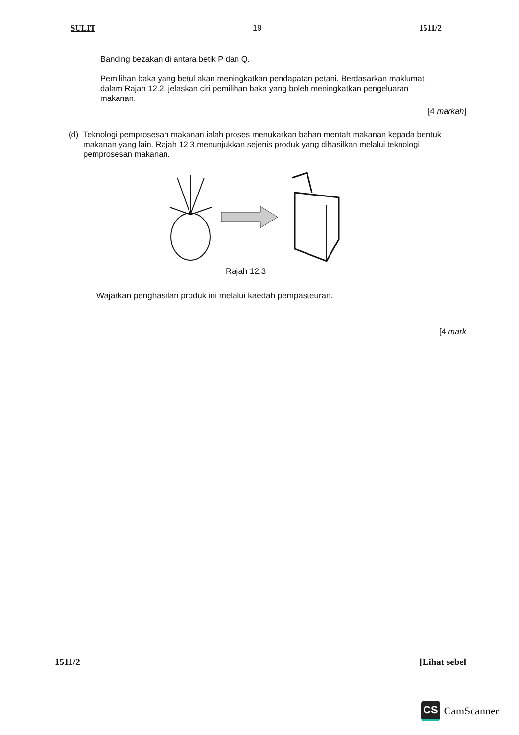SULIT 19 1511/2
Banding bezakan di antara betik P dan Q.
Pemilihan baka yang betul akan meningkatkan pendapatan petani. Berdasarkan maklumat dalam Rajah 12.2, jelaskan ciri pemilihan baka yang boleh meningkatkan pengeluaran makanan.
[4 markah]
(d) Teknologi pemprosesan makanan ialah proses menukarkan bahan mentah makanan kepada bentuk makanan yang lain. Rajah 12.3 menunjukkan sejenis produk yang dihasilkan melalui teknologi pemprosesan makanan.
Rajah 12.3
Wajarkan penghasilan produk ini melalui kaedah pempasteuran.
[4 mark
1511/2 [Lihat sebel
CS CamScanner